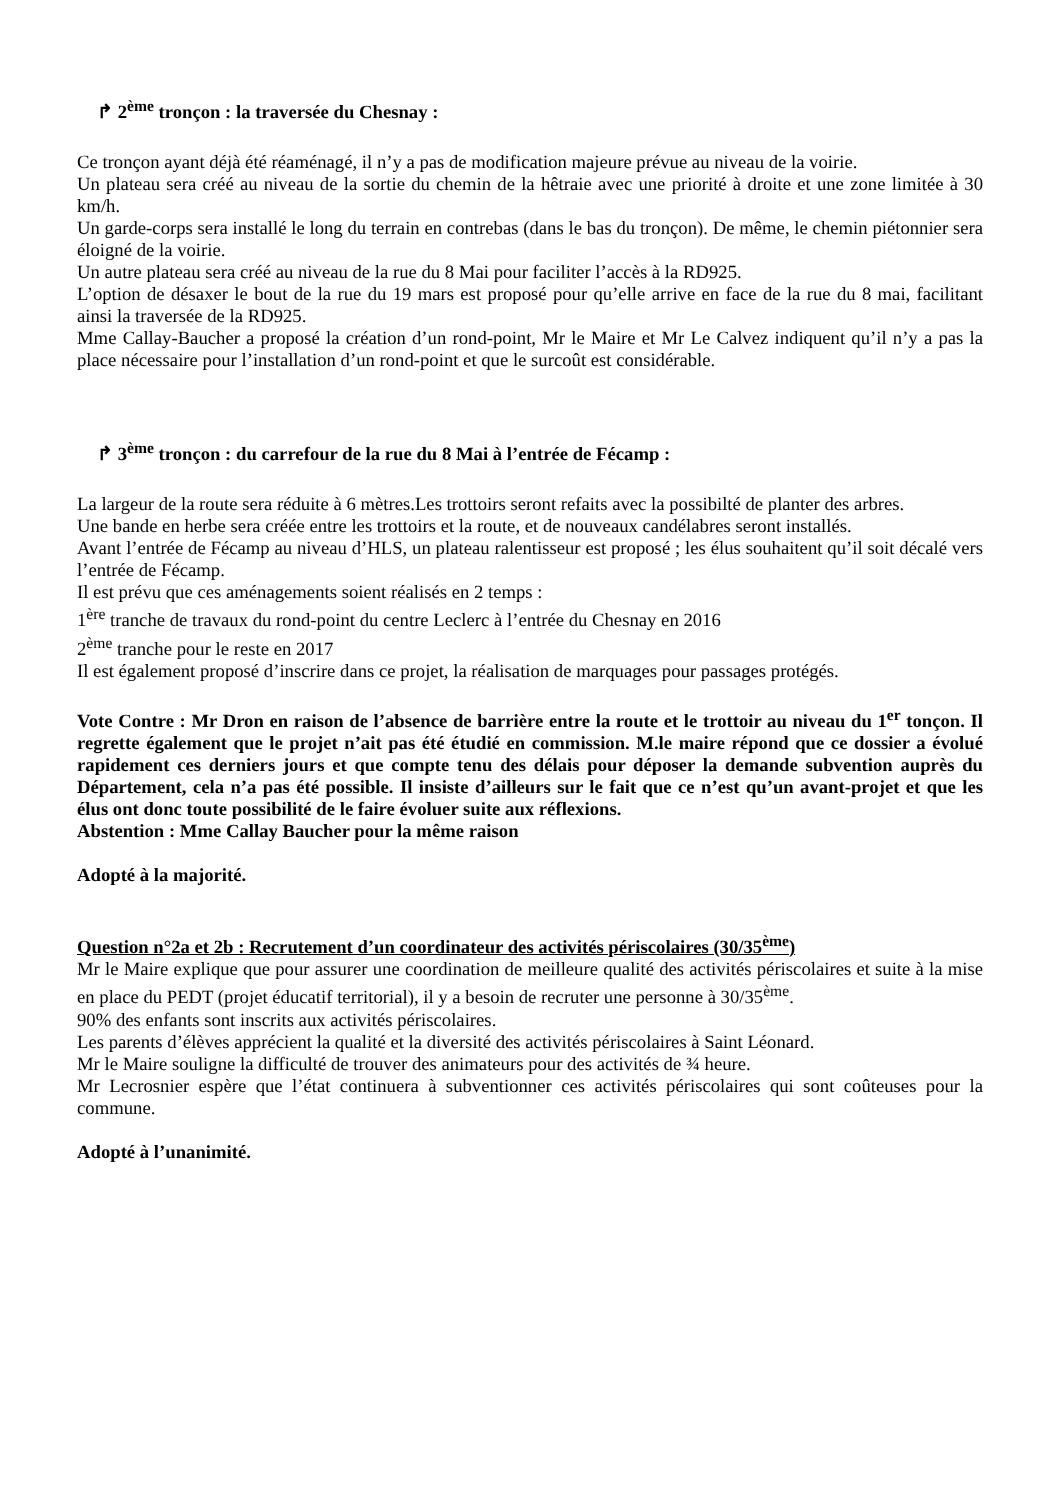↱ 2<sup>ème</sup> tronçon : la traversée du Chesnay :
Ce tronçon ayant déjà été réaménagé, il n’y a pas de modification majeure prévue au niveau de la voirie.
Un plateau sera créé au niveau de la sortie du chemin de la hêtraie avec une priorité à droite et une zone limitée à 30 km/h.
Un garde-corps sera installé le long du terrain en contrebas (dans le bas du tronçon). De même, le chemin piétonnier sera éloigné de la voirie.
Un autre plateau sera créé au niveau de la rue du 8 Mai pour faciliter l’accès à la RD925.
L’option de désaxer le bout de la rue du 19 mars est proposé pour qu’elle arrive en face de la rue du 8 mai, facilitant ainsi la traversée de la RD925.
Mme Callay-Baucher a proposé la création d’un rond-point, Mr le Maire et Mr Le Calvez indiquent qu’il n’y a pas la place nécessaire pour l’installation d’un rond-point et que le surcoût est considérable.
↱ 3<sup>ème</sup> tronçon : du carrefour de la rue du 8 Mai à l’entrée de Fécamp :
La largeur de la route sera réduite à 6 mètres.Les trottoirs seront refaits avec la possibilté de planter des arbres.
Une bande en herbe sera créée entre les trottoirs et la route, et de nouveaux candélabres seront installés.
Avant l’entrée de Fécamp au niveau d’HLS, un plateau ralentisseur est proposé ; les élus souhaitent qu’il soit décalé vers l’entrée de Fécamp.
Il est prévu que ces aménagements soient réalisés en 2 temps :
1<sup>ère</sup> tranche de travaux du rond-point du centre Leclerc à l’entrée du Chesnay en 2016
2<sup>ème</sup> tranche pour le reste en 2017
Il est également proposé d’inscrire dans ce projet, la réalisation de marquages pour passages protégés.
Vote Contre : Mr Dron en raison de l’absence de barrière entre la route et le trottoir au niveau du 1<sup>er</sup> tonçon. Il regrette également que le projet n’ait pas été étudié en commission. M.le maire répond que ce dossier a évolué rapidement ces derniers jours et que compte tenu des délais pour déposer la demande subvention auprès du Département, cela n’a pas été possible. Il insiste d’ailleurs sur le fait que ce n’est qu’un avant-projet et que les élus ont donc toute possibilité de le faire évoluer suite aux réflexions.
Abstention : Mme Callay Baucher pour la même raison
Adopté à la majorité.
Question n°2a et 2b : Recrutement d’un coordinateur des activités périscolaires (30/35<sup>ème</sup>)
Mr le Maire explique que pour assurer une coordination de meilleure qualité des activités périscolaires et suite à la mise en place du PEDT (projet éducatif territorial), il y a besoin de recruter une personne à 30/35<sup>ème</sup>.
90% des enfants sont inscrits aux activités périscolaires.
Les parents d’élèves apprécient la qualité et la diversité des activités périscolaires à Saint Léonard.
Mr le Maire souligne la difficulté de trouver des animateurs pour des activités de ¾ heure.
Mr Lecrosnier espère que l’état continuera à subventionner ces activités périscolaires qui sont coûteuses pour la commune.
Adopté à l’unanimité.